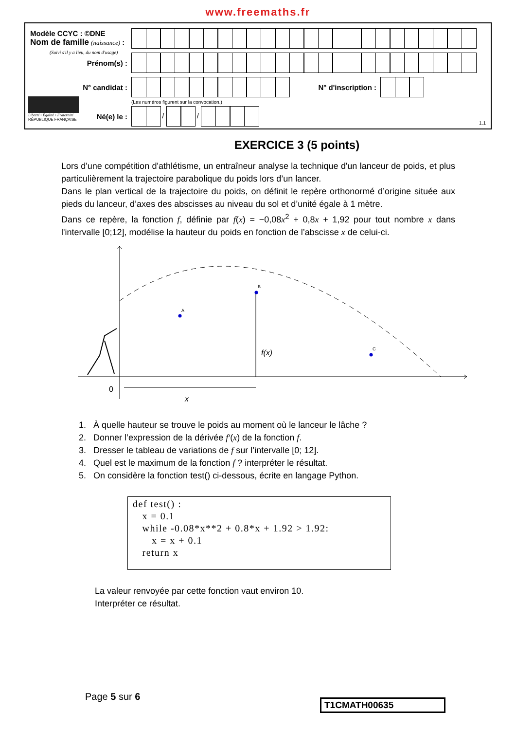www.freemaths.fr
Modèle CCYC : ©DNE
Nom de famille (naissance) :
(Suivi s'il y a lieu, du nom d'usage)
Prénom(s) :
N° candidat : N° d'inscription :
(Les numéros figurent sur la convocation.)
Liberté • Égalité • Fraternité
RÉPUBLIQUE FRANÇAISE
Né(e) le : / /
1.1
EXERCICE 3 (5 points)
Lors d'une compétition d'athlétisme, un entraîneur analyse la technique d'un lanceur de poids, et plus particulièrement la trajectoire parabolique du poids lors d’un lancer.
Dans le plan vertical de la trajectoire du poids, on définit le repère orthonormé d’origine située aux pieds du lanceur, d’axes des abscisses au niveau du sol et d’unité égale à 1 mètre.
Dans ce repère, la fonction f, définie par f(x) = −0,08x<sup>2</sup> + 0,8x + 1,92 pour tout nombre x dans l'intervalle [0;12], modélise la hauteur du poids en fonction de l’abscisse x de celui-ci.
A
B
C
f(x)
0
x
1. À quelle hauteur se trouve le poids au moment où le lanceur le lâche ?
2. Donner l’expression de la dérivée f′(x) de la fonction f.
3. Dresser le tableau de variations de f sur l’intervalle [0; 12].
4. Quel est le maximum de la fonction f ? interpréter le résultat.
5. On considère la fonction test() ci-dessous, écrite en langage Python.
def test() : x = 0.1 while -0.08*x**2 + 0.8*x + 1.92 > 1.92: x = x + 0.1 return x
La valeur renvoyée par cette fonction vaut environ 10.
Interpréter ce résultat.
Page 5 sur 6
T1CMATH00635